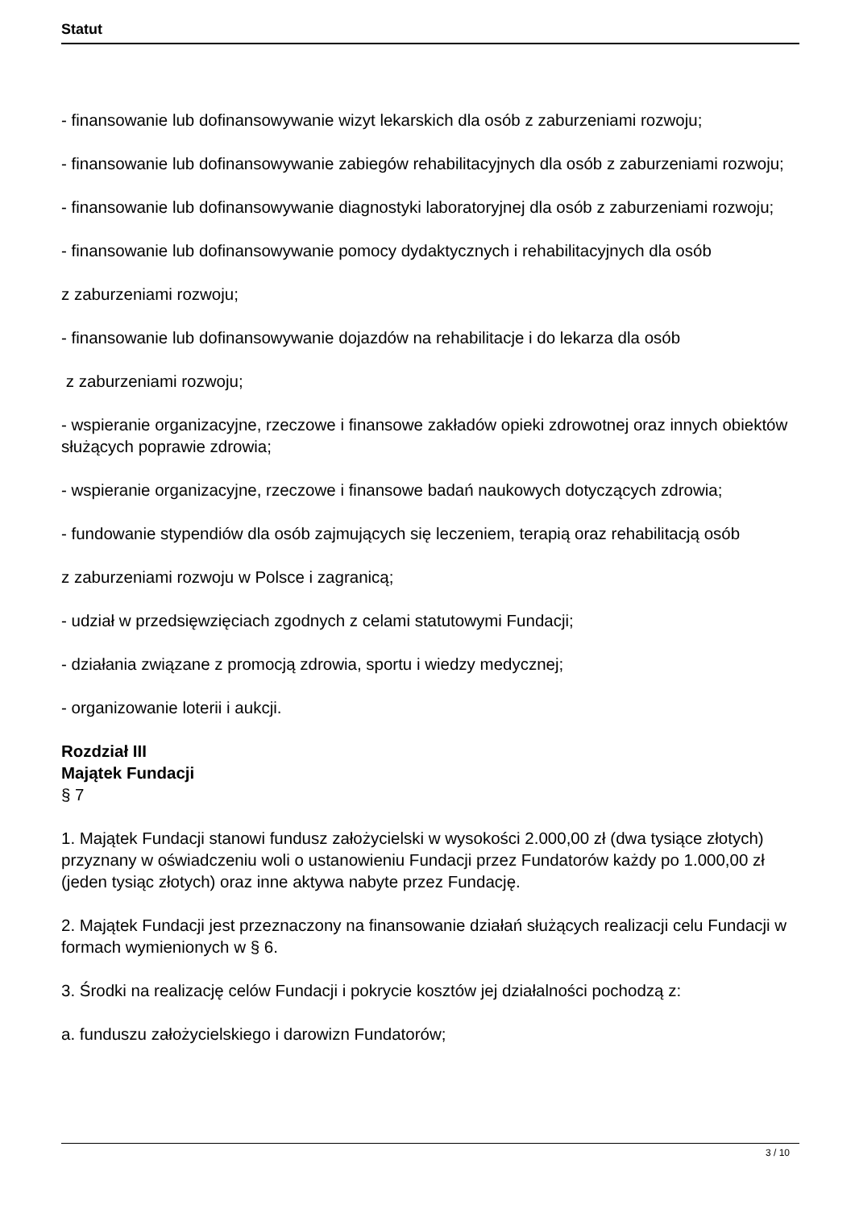Statut
- finansowanie lub dofinansowywanie wizyt lekarskich dla osób z zaburzeniami rozwoju;
- finansowanie lub dofinansowywanie zabiegów rehabilitacyjnych dla osób z zaburzeniami rozwoju;
- finansowanie lub dofinansowywanie diagnostyki laboratoryjnej dla osób z zaburzeniami rozwoju;
- finansowanie lub dofinansowywanie pomocy dydaktycznych i rehabilitacyjnych dla osób
z zaburzeniami rozwoju;
- finansowanie lub dofinansowywanie dojazdów na rehabilitacje i do lekarza dla osób
z zaburzeniami rozwoju;
- wspieranie organizacyjne, rzeczowe i finansowe zakładów opieki zdrowotnej oraz innych obiektów służących poprawie zdrowia;
- wspieranie organizacyjne, rzeczowe i finansowe badań naukowych dotyczących zdrowia;
- fundowanie stypendiów dla osób zajmujących się leczeniem, terapią oraz rehabilitacją osób
z zaburzeniami rozwoju w Polsce i zagranicą;
- udział w przedsięwzięciach zgodnych z celami statutowymi Fundacji;
- działania związane z promocją zdrowia, sportu i wiedzy medycznej;
- organizowanie loterii i aukcji.
Rozdział III
Majątek Fundacji
§ 7
1. Majątek Fundacji stanowi fundusz założycielski w wysokości 2.000,00 zł (dwa tysiące złotych) przyznany w oświadczeniu woli o ustanowieniu Fundacji przez Fundatorów każdy po 1.000,00 zł (jeden tysiąc złotych) oraz inne aktywa nabyte przez Fundację.
2. Majątek Fundacji jest przeznaczony na finansowanie działań służących realizacji celu Fundacji w formach wymienionych w § 6.
3. Środki na realizację celów Fundacji i pokrycie kosztów jej działalności pochodzą z:
a. funduszu założycielskiego i darowizn Fundatorów;
3 / 10